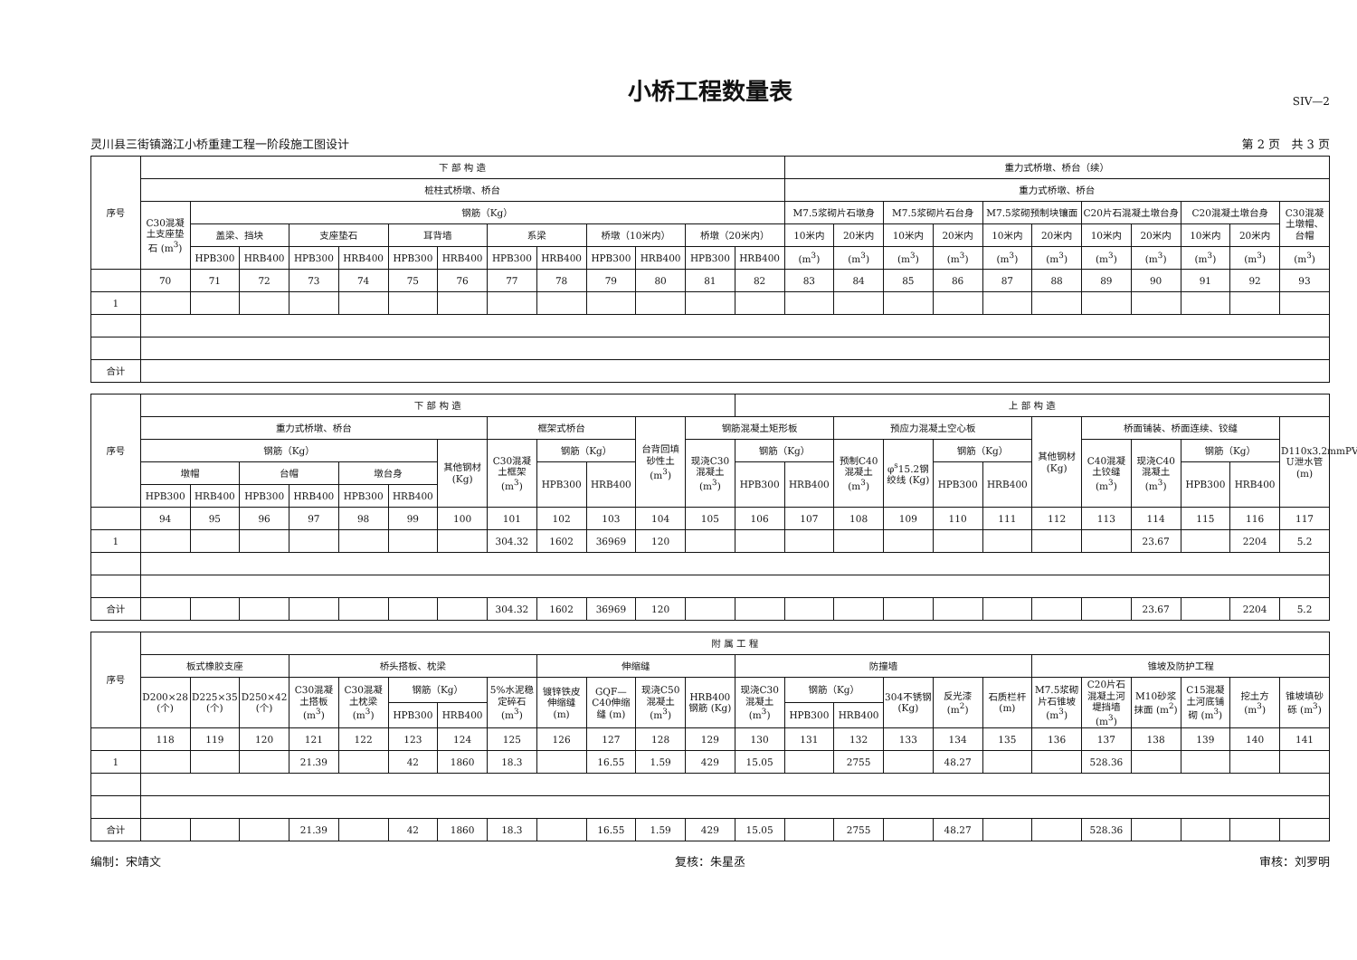小桥工程数量表
SIV—2
灵川县三街镇潞江小桥重建工程一阶段施工图设计 第 2 页 共 3 页
| 序号 | 下 部 构 造 | | | | | | | | | | | | | 重力式桥墩、桥台（续） | | | | | | | | | | |
| --- | --- | --- | --- | --- | --- | --- | --- | --- | --- | --- | --- | --- | --- | --- | --- | --- | --- | --- | --- | --- | --- | --- | --- | --- |
| | 桩柱式桥墩、桥台 | | | | | | | | | | | | | 重力式桥墩、桥台 | | | | | | | | | | |
| | C30混凝土支座垫石 (m<sup>3</sup>) | 钢筋（Kg） | | | | | | | | | | | | M7.5浆砌片石墩身 | | M7.5浆砌片石台身 | | M7.5浆砌预制块镶面 | | C20片石混凝土墩台身 | | C20混凝土墩台身 | | C30混凝土墩帽、台帽 |
| | | 盖梁、挡块 | | 支座垫石 | | 耳背墙 | | 系梁 | | 桥墩（10米内） | | 桥墩（20米内） | | 10米内 | 20米内 | 10米内 | 20米内 | 10米内 | 20米内 | 10米内 | 20米内 | 10米内 | 20米内 | |
| | | HPB300 | HRB400 | HPB300 | HRB400 | HPB300 | HRB400 | HPB300 | HRB400 | HPB300 | HRB400 | HPB300 | HRB400 | (m<sup>3</sup>) | (m<sup>3</sup>) | (m<sup>3</sup>) | (m<sup>3</sup>) | (m<sup>3</sup>) | (m<sup>3</sup>) | (m<sup>3</sup>) | (m<sup>3</sup>) | (m<sup>3</sup>) | (m<sup>3</sup>) | (m<sup>3</sup>) |
| | 70 | 71 | 72 | 73 | 74 | 75 | 76 | 77 | 78 | 79 | 80 | 81 | 82 | 83 | 84 | 85 | 86 | 87 | 88 | 89 | 90 | 91 | 92 | 93 |
| 1 | | | | | | | | | | | | | | | | | | | | | | | | |
| 合计 | | | | | | | | | | | | | | | | | | | | | | | | |
| 序号 | 下 部 构 造 | | | | | | | | | | | | 上 部 构 造 | | | | | | | | | | | |
| --- | --- | --- | --- | --- | --- | --- | --- | --- | --- | --- | --- | --- | --- | --- | --- | --- | --- | --- | --- | --- | --- | --- | --- | --- |
| | 重力式桥墩、桥台 | | | | | | | 框架式桥台 | | | 台背回填砂性土 (m<sup>3</sup>) | 钢筋混凝土矩形板 | | | 预应力混凝土空心板 | | | | 其他钢材 (Kg) | 桥面铺装、桥面连续、铰缝 | | | | D110x3.2mmPVC-U泄水管 (m) |
| | 钢筋（Kg） | | | | | | 其他钢材 (Kg) | C30混凝土框架 (m<sup>3</sup>) | 钢筋（Kg） | | | 现浇C30混凝土 (m<sup>3</sup>) | 钢筋（Kg） | | 预制C40混凝土 (m<sup>3</sup>) | φ<sup>s</sup>15.2钢绞线 (Kg) | 钢筋（Kg） | | | C40混凝土铰缝 (m<sup>3</sup>) | 现浇C40混凝土 (m<sup>3</sup>) | 钢筋（Kg） | | |
| | 墩帽 | | 台帽 | | 墩台身 | | | | HPB300 | HRB400 | | | HPB300 | HRB400 | | | HPB300 | HRB400 | | | | HPB300 | HRB400 | |
| | HPB300 | HRB400 | HPB300 | HRB400 | HPB300 | HRB400 | | | | | | | | | | | | | | | | | | |
| | 94 | 95 | 96 | 97 | 98 | 99 | 100 | 101 | 102 | 103 | 104 | 105 | 106 | 107 | 108 | 109 | 110 | 111 | 112 | 113 | 114 | 115 | 116 | 117 |
| 1 | | | | | | | | 304.32 | 1602 | 36969 | 120 | | | | | | | | | | 23.67 | | 2204 | 5.2 |
| 合计 | | | | | | | | 304.32 | 1602 | 36969 | 120 | | | | | | | | | | 23.67 | | 2204 | 5.2 |
| 序号 | 附 属 工 程 | | | | | | | | | | | | | | | | | | | | | | | |
| --- | --- | --- | --- | --- | --- | --- | --- | --- | --- | --- | --- | --- | --- | --- | --- | --- | --- | --- | --- | --- | --- | --- | --- | --- |
| | 板式橡胶支座 | | | 桥头搭板、枕梁 | | | | | 伸缩缝 | | | | 防撞墙 | | | | | | 锥坡及防护工程 | | | | | |
| | D200×28 (个) | D225×35 (个) | D250×42 (个) | C30混凝土搭板 (m<sup>3</sup>) | C30混凝土枕梁 (m<sup>3</sup>) | 钢筋（Kg） | | 5%水泥稳定碎石 (m<sup>3</sup>) | 镀锌铁皮伸缩缝 (m) | GQF—C40伸缩缝 (m) | 现浇C50混凝土 (m<sup>3</sup>) | HRB400钢筋 (Kg) | 现浇C30混凝土 (m<sup>3</sup>) | 钢筋（Kg） | | 304不锈钢 (Kg) | 反光漆 (m<sup>2</sup>) | 石质栏杆 (m) | M7.5浆砌片石锥坡 (m<sup>3</sup>) | C20片石混凝土河堤挡墙 (m<sup>3</sup>) | M10砂浆抹面 (m<sup>2</sup>) | C15混凝土河底铺砌 (m<sup>3</sup>) | 挖土方 (m<sup>3</sup>) | 锥坡填砂砾 (m<sup>3</sup>) |
| | | | | | | HPB300 | HRB400 | | | | | | | HPB300 | HRB400 | | | | | | | | | |
| | 118 | 119 | 120 | 121 | 122 | 123 | 124 | 125 | 126 | 127 | 128 | 129 | 130 | 131 | 132 | 133 | 134 | 135 | 136 | 137 | 138 | 139 | 140 | 141 |
| 1 | | | | 21.39 | | 42 | 1860 | 18.3 | | 16.55 | 1.59 | 429 | 15.05 | | 2755 | | 48.27 | | | 528.36 | | | | |
| 合计 | | | | 21.39 | | 42 | 1860 | 18.3 | | 16.55 | 1.59 | 429 | 15.05 | | 2755 | | 48.27 | | | 528.36 | | | | |
编制：宋靖文 复核：朱星丞 审核：刘罗明